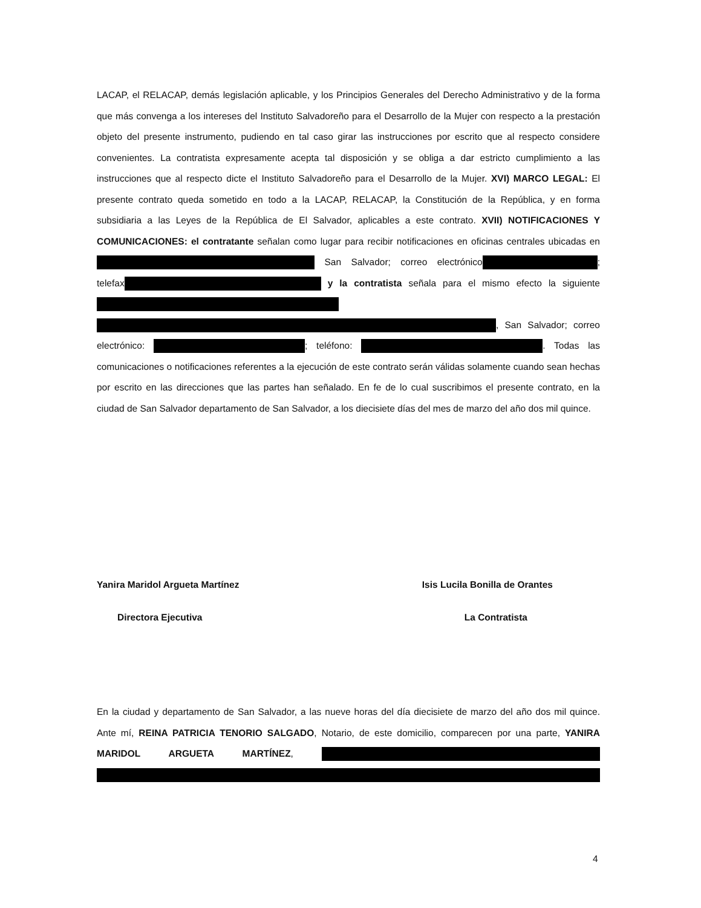LACAP, el RELACAP, demás legislación aplicable, y los Principios Generales del Derecho Administrativo y de la forma que más convenga a los intereses del Instituto Salvadoreño para el Desarrollo de la Mujer con respecto a la prestación objeto del presente instrumento, pudiendo en tal caso girar las instrucciones por escrito que al respecto considere convenientes. La contratista expresamente acepta tal disposición y se obliga a dar estricto cumplimiento a las instrucciones que al respecto dicte el Instituto Salvadoreño para el Desarrollo de la Mujer. XVI) MARCO LEGAL: El presente contrato queda sometido en todo a la LACAP, RELACAP, la Constitución de la República, y en forma subsidiaria a las Leyes de la República de El Salvador, aplicables a este contrato. XVII) NOTIFICACIONES Y COMUNICACIONES: el contratante señalan como lugar para recibir notificaciones en oficinas centrales ubicadas en San Salvador; correo electrónico ; telefax y la contratista señala para el mismo efecto la siguiente , San Salvador; correo electrónico: ; teléfono: . Todas las comunicaciones o notificaciones referentes a la ejecución de este contrato serán válidas solamente cuando sean hechas por escrito en las direcciones que las partes han señalado. En fe de lo cual suscribimos el presente contrato, en la ciudad de San Salvador departamento de San Salvador, a los diecisiete días del mes de marzo del año dos mil quince.
Yanira Maridol Argueta Martínez Isis Lucila Bonilla de Orantes
Directora Ejecutiva La Contratista
En la ciudad y departamento de San Salvador, a las nueve horas del día diecisiete de marzo del año dos mil quince. Ante mí, REINA PATRICIA TENORIO SALGADO, Notario, de este domicilio, comparecen por una parte, YANIRA MARIDOL ARGUETA MARTÍNEZ,
4